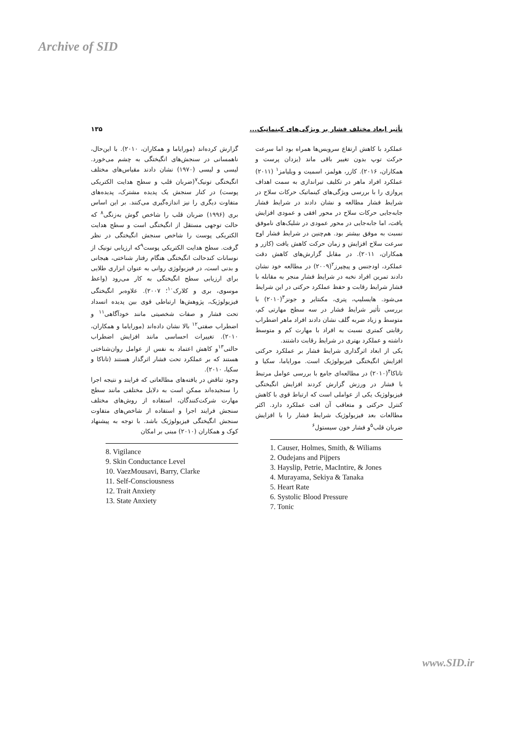Archive of SID
تأثیر ابعاد مختلف فشار بر ویژگی‌های کینماتیک... ۱۳۵
عملکرد با کاهش ارتفاع سرویس‌ها همراه بود اما سرعت حرکت توپ بدون تغییر باقی ماند (یزدان پرست و همکاران، ۲۰۱۶). کازر، هولمز، اسمیت و ویلیامز<sup>۱</sup> (۲۰۱۱) عملکرد افراد ماهر در تکلیف تیراندازی به سمت اهداف پروازی را با بررسی ویژگی‌های کینماتیک حرکات سلاح در شرایط فشار مطالعه و نشان دادند در شرایط فشار جابه‌جایی حرکات سلاح در محور افقی و عمودی افزایش یافت، اما جابه‌جایی در محور عمودی در شلیک‌های ناموفق نسبت به موفق بیشتر بود. هم‌چنین در شرایط فشار اوج سرعت سلاح افزایش و زمان حرکت کاهش یافت (کازر و همکاران، ۲۰۱۱). در مقابل گزارش‌های کاهش دقت عملکرد، اودجنس و پیچپرز<sup>۲</sup>(۲۰۰۹) در مطالعه خود نشان دادند تمرین افراد نخبه در شرایط فشار منجر به مقابله با فشار شرایط رقابت و حفظ عملکرد حرکتی در این شرایط می‌شود. هایسلیپ، پتری، مکنتایر و جونز<sup>۳</sup>(۲۰۱۰) با بررسی تأثیر شرایط فشار در سه سطح مهارتی کم، متوسط و زیاد ضربه گلف نشان دادند افراد ماهر اضطراب رقابتی کمتری نسبت به افراد با مهارت کم و متوسط داشته و عملکرد بهتری در شرایط رقابت داشتند.
یکی از ابعاد اثرگذاری شرایط فشار بر عملکرد حرکتی افزایش انگیختگی فیزیولوژیک است. مورایاما، سکیا و تاناکا<sup>۴</sup>(۲۰۱۰) در مطالعه‌ای جامع با بررسی عوامل مرتبط با فشار در ورزش گزارش کردند افزایش انگیختگی فیزیولوژیک یکی از عواملی است که ارتباط قوی با کاهش کنترل حرکتی و متعاقب آن افت عملکرد دارد. اکثر مطالعات بعد فیزیولوژیک شرایط فشار را با افزایش ضربان قلب<sup>۵</sup>و فشار خون سیستول<sup>۶</sup>
1. Causer, Holmes, Smith, & Wiliams
2. Oudejans and Pijpers
3. Hayslip, Petrie, MacIntire, & Jones
4. Murayama, Sekiya & Tanaka
5. Heart Rate
6. Systolic Blood Pressure
7. Tonic
گزارش کرده‌اند (مورایاما و همکاران، ۲۰۱۰). با این‌حال، ناهمسانی در سنجش‌های انگیختگی به چشم می‌خورد. لیسی و لیسی (۱۹۷۰) نشان دادند مقیاس‌های مختلف انگیختگی تونیک<sup>۷</sup>(ضربان قلب و سطح هدایت الکتریکی پوست) در کنار سنجش یک پدیده مشترک، پدیده‌های متفاوت دیگری را نیز اندازه‌گیری می‌کنند. بر این اساس بری (۱۹۹۶) ضربان قلب را شاخص گوش به‌زنگی<sup>۸</sup> که حالت توجهی مستقل از انگیختگی است و سطح هدایت الکتریکی پوست را شاخص سنجش انگیختگی در نظر گرفت. سطح هدایت الکتریکی پوست<sup>۹</sup>که ارزیابی تونیک از نوسانات کندحالت انگیختگی هنگام رفتار شناختی، هیجانی و بدنی است، در فیزیولوژی روانی به عنوان ابزاری طلایی برای ارزیابی سطح انگیختگی به کار می‌رود (واعظ موسوی، بری و کلارک<sup>۱۰</sup>؛ ۲۰۰۷). علاوه‌بر انگیختگی فیزیولوژیک، پژوهش‌ها ارتباطی قوی بین پدیده انسداد تحت فشار و صفات شخصیتی مانند خودآگاهی<sup>۱۱</sup> و اضطراب صفتی<sup>۱۲</sup> بالا نشان داده‌اند (مورایاما و همکاران، ۲۰۱۰). تغییرات احساسی مانند افزایش اضطراب حالتی<sup>۱۳</sup>و کاهش اعتماد به نفس از عوامل روان‌شناختی هستند که بر عملکرد تحت فشار اثرگذار هستند (تاناکا و سکیا، ۲۰۱۰).
وجود تناقض در یافته‌های مطالعاتی که فرایند و نتیجه اجرا را سنجیده‌اند ممکن است به دلایل مختلفی مانند سطح مهارت شرکت‌کنندگان، استفاده از روش‌های مختلف سنجش فرایند اجرا و استفاده از شاخص‌های متفاوت سنجش انگیختگی فیزیولوژیک باشد. با توجه به پیشنهاد کوک و همکاران (۲۰۱۰) مبنی بر امکان
8. Vigilance
9. Skin Conductance Level
10. VaezMousavi, Barry, Clarke
11. Self-Consciousness
12. Trait Anxiety
13. State Anxiety
www.SID.ir